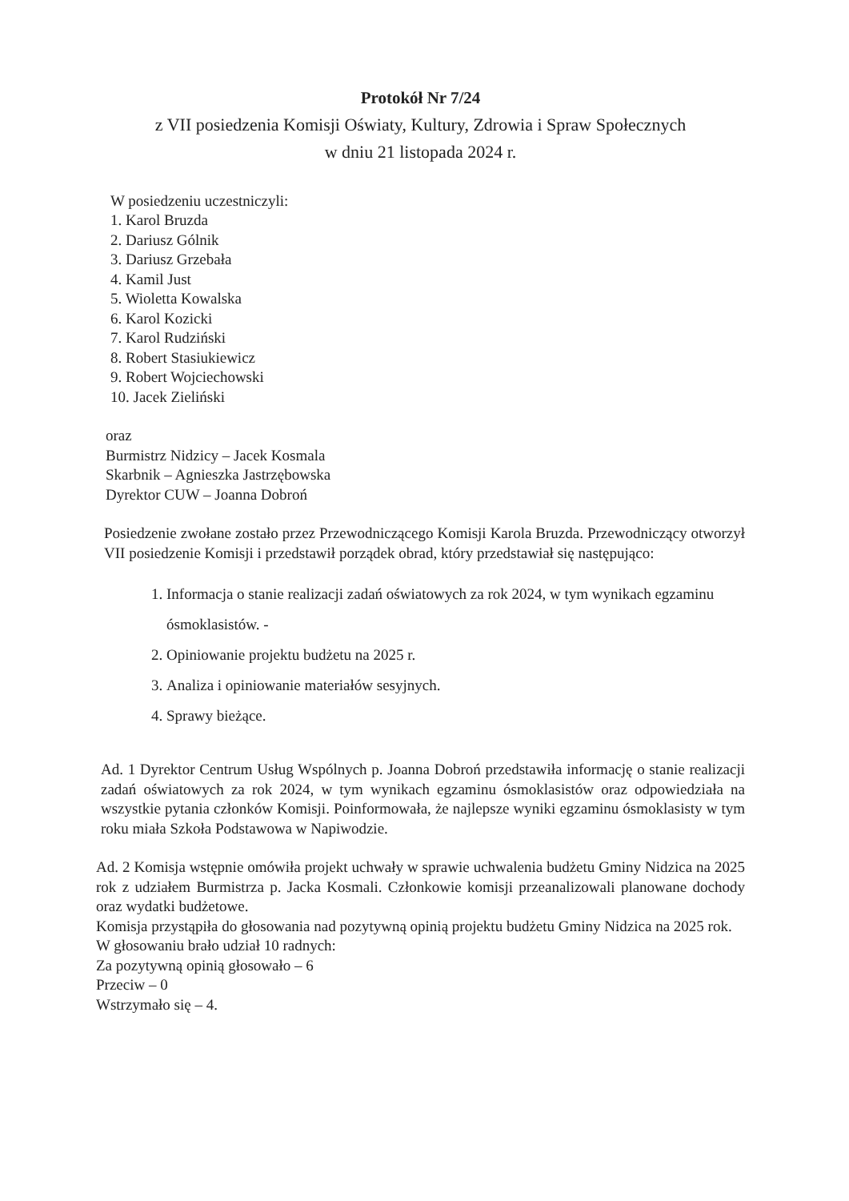Protokół Nr 7/24
z VII posiedzenia Komisji Oświaty, Kultury, Zdrowia i Spraw Społecznych
w dniu 21 listopada 2024 r.
W posiedzeniu uczestniczyli:
1. Karol Bruzda
2. Dariusz Gólnik
3. Dariusz Grzebała
4. Kamil Just
5. Wioletta Kowalska
6. Karol Kozicki
7. Karol Rudziński
8. Robert Stasiukiewicz
9. Robert Wojciechowski
10. Jacek Zieliński
oraz
Burmistrz Nidzicy – Jacek Kosmala
Skarbnik – Agnieszka Jastrzębowska
Dyrektor CUW – Joanna Dobroń
Posiedzenie zwołane zostało przez Przewodniczącego Komisji Karola Bruzda. Przewodniczący otworzył VII posiedzenie Komisji i przedstawił porządek obrad, który przedstawiał się następująco:
1. Informacja o stanie realizacji zadań oświatowych za rok 2024, w tym wynikach egzaminu ósmoklasistów. -
2. Opiniowanie projektu budżetu na 2025 r.
3. Analiza i opiniowanie materiałów sesyjnych.
4. Sprawy bieżące.
Ad. 1 Dyrektor Centrum Usług Wspólnych p. Joanna Dobroń przedstawiła informację o stanie realizacji zadań oświatowych za rok 2024, w tym wynikach egzaminu ósmoklasistów oraz odpowiedziała na wszystkie pytania członków Komisji. Poinformowała, że najlepsze wyniki egzaminu ósmoklasisty w tym roku miała Szkoła Podstawowa w Napiwodzie.
Ad. 2 Komisja wstępnie omówiła projekt uchwały w sprawie uchwalenia budżetu Gminy Nidzica na 2025 rok z udziałem Burmistrza p. Jacka Kosmali. Członkowie komisji przeanalizowali planowane dochody oraz wydatki budżetowe.
Komisja przystąpiła do głosowania nad pozytywną opinią projektu budżetu Gminy Nidzica na 2025 rok.
W głosowaniu brało udział 10 radnych:
Za pozytywną opinią głosowało – 6
Przeciw – 0
Wstrzymało się – 4.